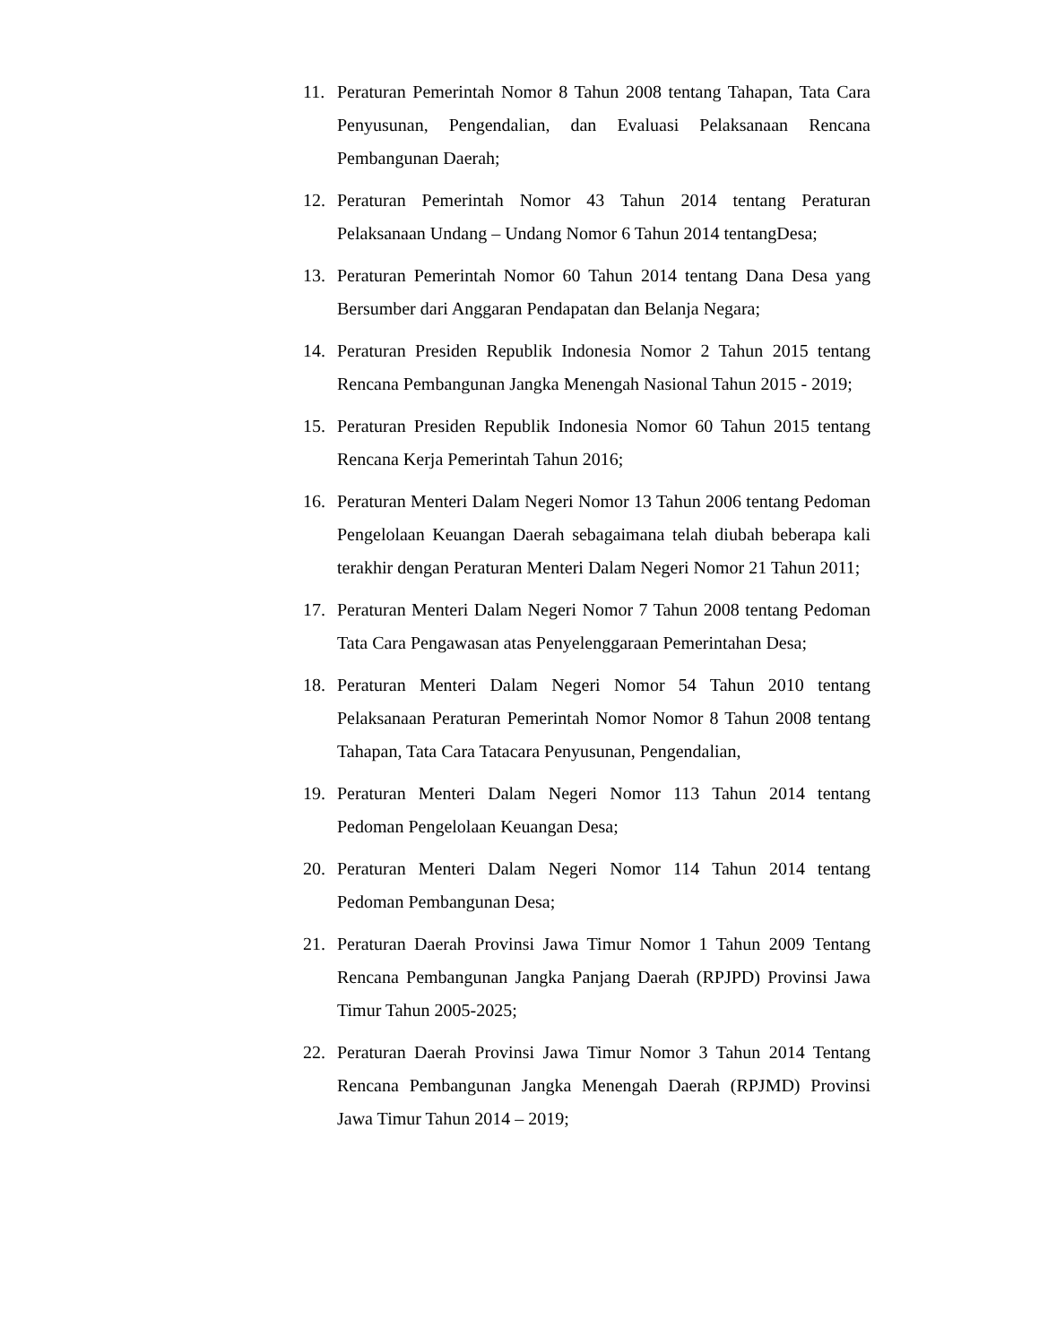11. Peraturan Pemerintah Nomor 8 Tahun 2008 tentang Tahapan, Tata Cara Penyusunan, Pengendalian, dan Evaluasi Pelaksanaan Rencana Pembangunan Daerah;
12. Peraturan Pemerintah Nomor 43 Tahun 2014 tentang Peraturan Pelaksanaan Undang – Undang Nomor 6 Tahun 2014 tentangDesa;
13. Peraturan Pemerintah Nomor 60 Tahun 2014 tentang Dana Desa yang Bersumber dari Anggaran Pendapatan dan Belanja Negara;
14. Peraturan Presiden Republik Indonesia Nomor 2 Tahun 2015 tentang Rencana Pembangunan Jangka Menengah Nasional Tahun 2015 - 2019;
15. Peraturan Presiden Republik Indonesia Nomor 60 Tahun 2015 tentang Rencana Kerja Pemerintah Tahun 2016;
16. Peraturan Menteri Dalam Negeri Nomor 13 Tahun 2006 tentang Pedoman Pengelolaan Keuangan Daerah sebagaimana telah diubah beberapa kali terakhir dengan Peraturan Menteri Dalam Negeri Nomor 21 Tahun 2011;
17. Peraturan Menteri Dalam Negeri Nomor 7 Tahun 2008 tentang Pedoman Tata Cara Pengawasan atas Penyelenggaraan Pemerintahan Desa;
18. Peraturan Menteri Dalam Negeri Nomor 54 Tahun 2010 tentang Pelaksanaan Peraturan Pemerintah Nomor Nomor 8 Tahun 2008 tentang Tahapan, Tata Cara Tatacara Penyusunan, Pengendalian,
19. Peraturan Menteri Dalam Negeri Nomor 113 Tahun 2014 tentang Pedoman Pengelolaan Keuangan Desa;
20. Peraturan Menteri Dalam Negeri Nomor 114 Tahun 2014 tentang Pedoman Pembangunan Desa;
21. Peraturan Daerah Provinsi Jawa Timur Nomor 1 Tahun 2009 Tentang Rencana Pembangunan Jangka Panjang Daerah (RPJPD) Provinsi Jawa Timur Tahun 2005-2025;
22. Peraturan Daerah Provinsi Jawa Timur Nomor 3 Tahun 2014 Tentang Rencana Pembangunan Jangka Menengah Daerah (RPJMD) Provinsi Jawa Timur Tahun 2014 – 2019;